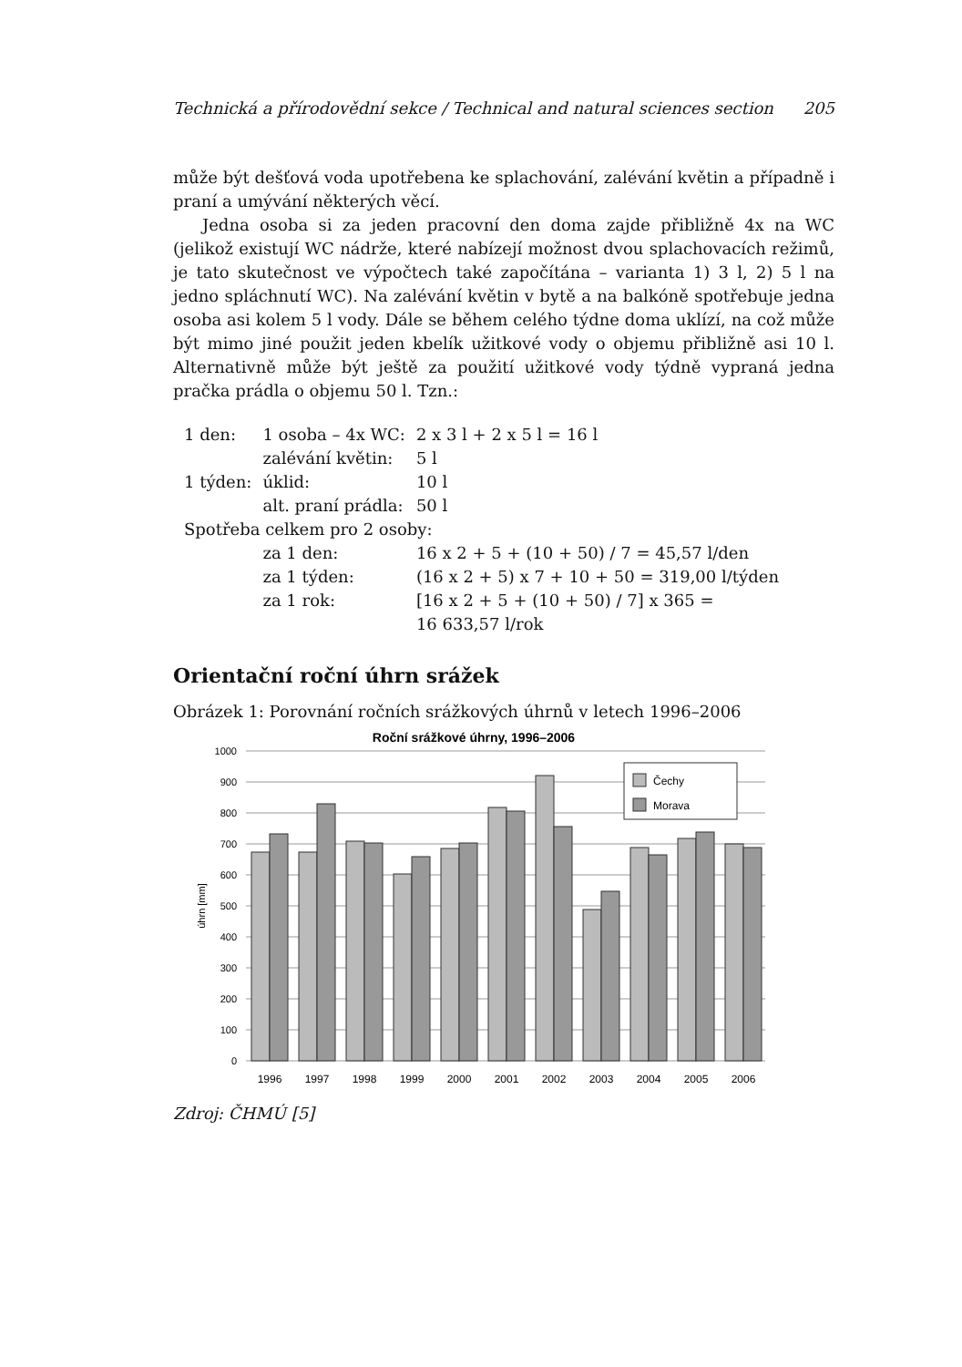Technická a přírodovědní sekce / Technical and natural sciences section 205
může být dešťová voda upotřebena ke splachování, zalévání květin a případně i praní a umývání některých věcí.
Jedna osoba si za jeden pracovní den doma zajde přibližně 4x na WC (jelikož existují WC nádrže, které nabízejí možnost dvou splachovacích režimů, je tato skutečnost ve výpočtech také započítána – varianta 1) 3 l, 2) 5 l na jedno spláchnutí WC). Na zalévání květin v bytě a na balkóně spotřebuje jedna osoba asi kolem 5 l vody. Dále se během celého týdne doma uklízí, na což může být mimo jiné použit jeden kbelík užitkové vody o objemu přibližně asi 10 l. Alternativně může být ještě za použití užitkové vody týdně vypraná jedna pračka prádla o objemu 50 l. Tzn.:
| 1 den: | 1 osoba – 4x WC: | 2 x 3 l + 2 x 5 l = 16 l |
| | zalévání květin: | 5 l |
| 1 týden: | úklid: | 10 l |
| | alt. praní prádla: | 50 l |
| Spotřeba celkem pro 2 osoby: | | |
| | za 1 den: | 16 x 2 + 5 + (10 + 50) / 7 = 45,57 l/den |
| | za 1 týden: | (16 x 2 + 5) x 7 + 10 + 50 = 319,00 l/týden |
| | za 1 rok: | [16 x 2 + 5 + (10 + 50) / 7] x 365 = 16 633,57 l/rok |
Orientační roční úhrn srážek
Obrázek 1: Porovnání ročních srážkových úhrnů v letech 1996–2006
Roční srážkové úhrny, 1996–2006
1000
900
800
700
600
500
400
300
200
100
0
úhrn [mm]
1996
1997
1998
1999
2000
2001
2002
2003
2004
2005
2006
Čechy
Morava
Zdroj: ČHMÚ [5]